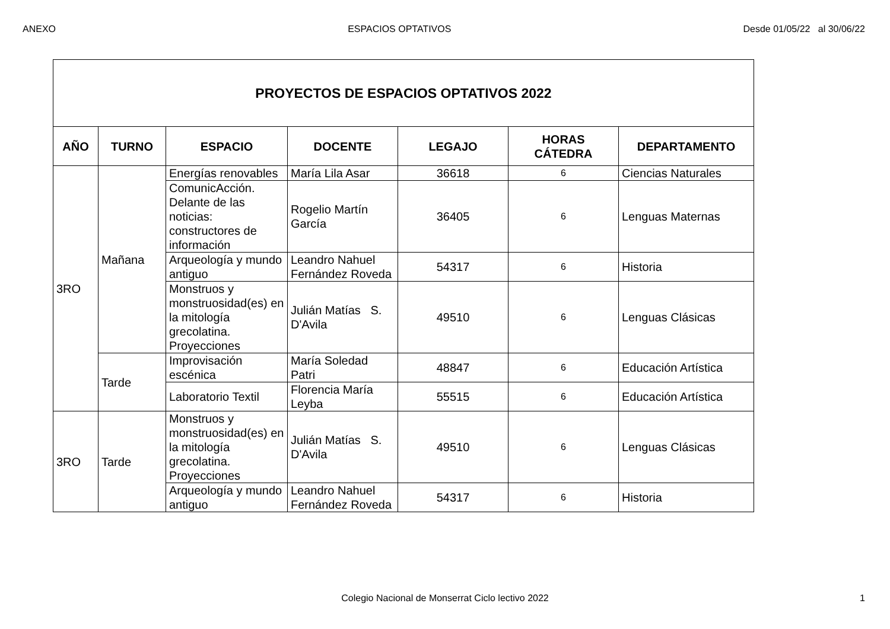ANEXO ESPACIOS OPTATIVOS Desde 01/05/22 al 30/06/22
| PROYECTOS DE ESPACIOS OPTATIVOS 2022 | | | | | | |
| AÑO | TURNO | ESPACIO | DOCENTE | LEGAJO | HORAS CÁTEDRA | DEPARTAMENTO |
| 3RO | Mañana | Energías renovables | María Lila Asar | 36618 | 6 | Ciencias Naturales |
| | | ComunicAcción. Delante de las noticias: constructores de información | Rogelio Martín García | 36405 | 6 | Lenguas Maternas |
| | | Arqueología y mundo antiguo | Leandro Nahuel Fernández Roveda | 54317 | 6 | Historia |
| | | Monstruos y monstruosidad(es) en la mitología grecolatina. Proyecciones | Julián Matías S. D'Avila | 49510 | 6 | Lenguas Clásicas |
| | Tarde | Improvisación escénica | María Soledad Patri | 48847 | 6 | Educación Artística |
| | | Laboratorio Textil | Florencia María Leyba | 55515 | 6 | Educación Artística |
| 3RO | Tarde | Monstruos y monstruosidad(es) en la mitología grecolatina. Proyecciones | Julián Matías S. D'Avila | 49510 | 6 | Lenguas Clásicas |
| | | Arqueología y mundo antiguo | Leandro Nahuel Fernández Roveda | 54317 | 6 | Historia |
Colegio Nacional de Monserrat Ciclo lectivo 2022
1